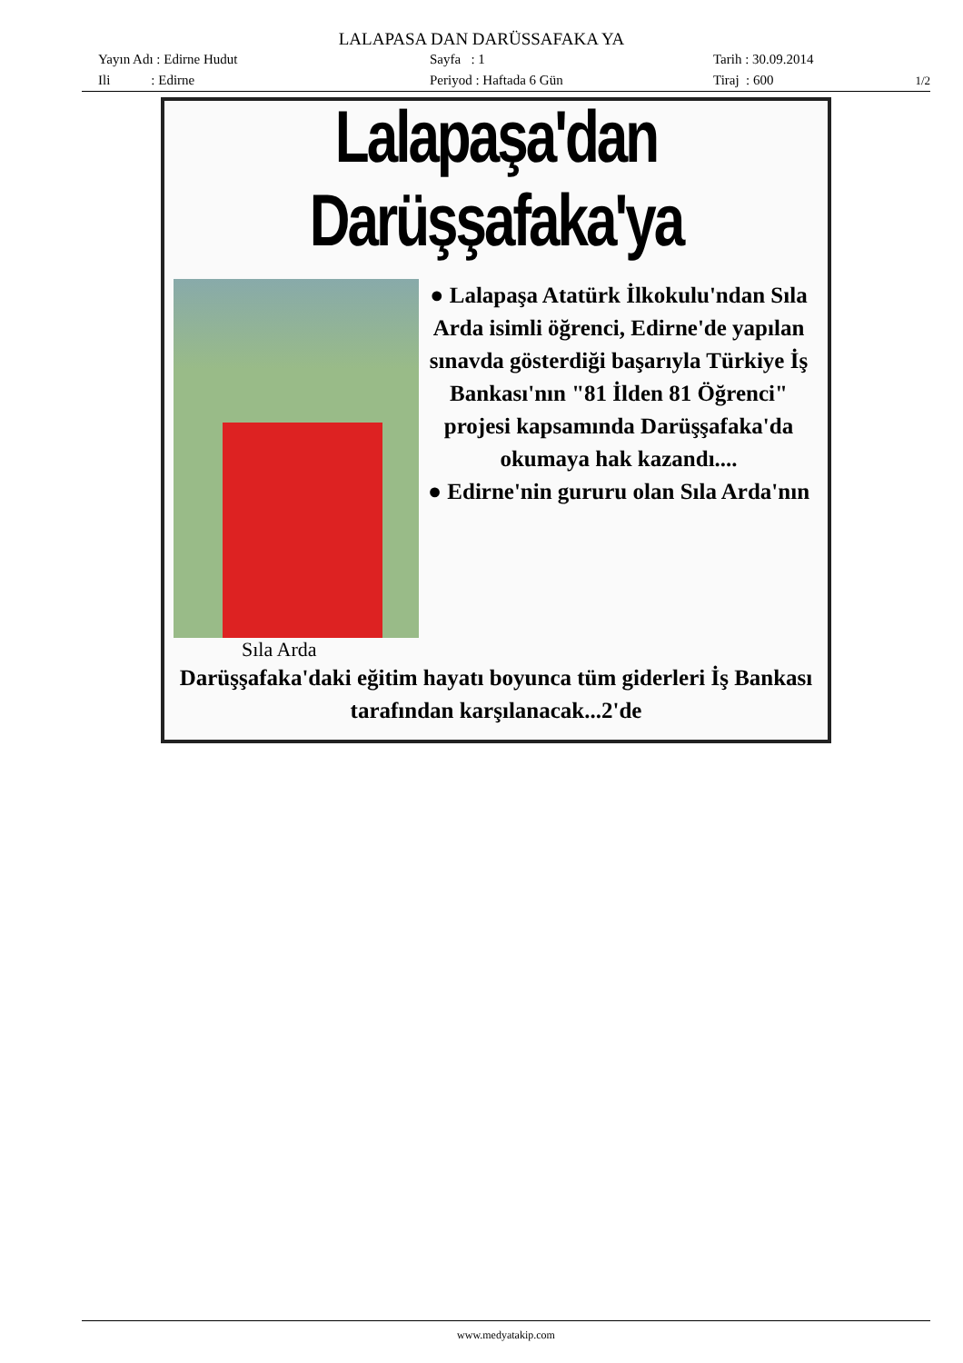LALAPASA DAN DARÜSSAFAKA YA
Yayın Adı : Edirne Hudut
Sayfa : 1
Tarih : 30.09.2014
Ili : Edirne
Periyod : Haftada 6 Gün
Tiraj : 600
1/2
Lalapaşa'dan Darüşşafaka'ya
Sıla Arda
● Lalapaşa Atatürk İlkokulu'ndan Sıla Arda isimli öğrenci, Edirne'de yapılan sınavda gösterdiği başarıyla Türkiye İş Bankası'nın "81 İlden 81 Öğrenci" projesi kapsamında Darüşşafaka'da okumaya hak kazandı....
● Edirne'nin gururu olan Sıla Arda'nın
Darüşşafaka'daki eğitim hayatı boyunca tüm giderleri İş Bankası tarafından karşılanacak...2'de
www.medyatakip.com